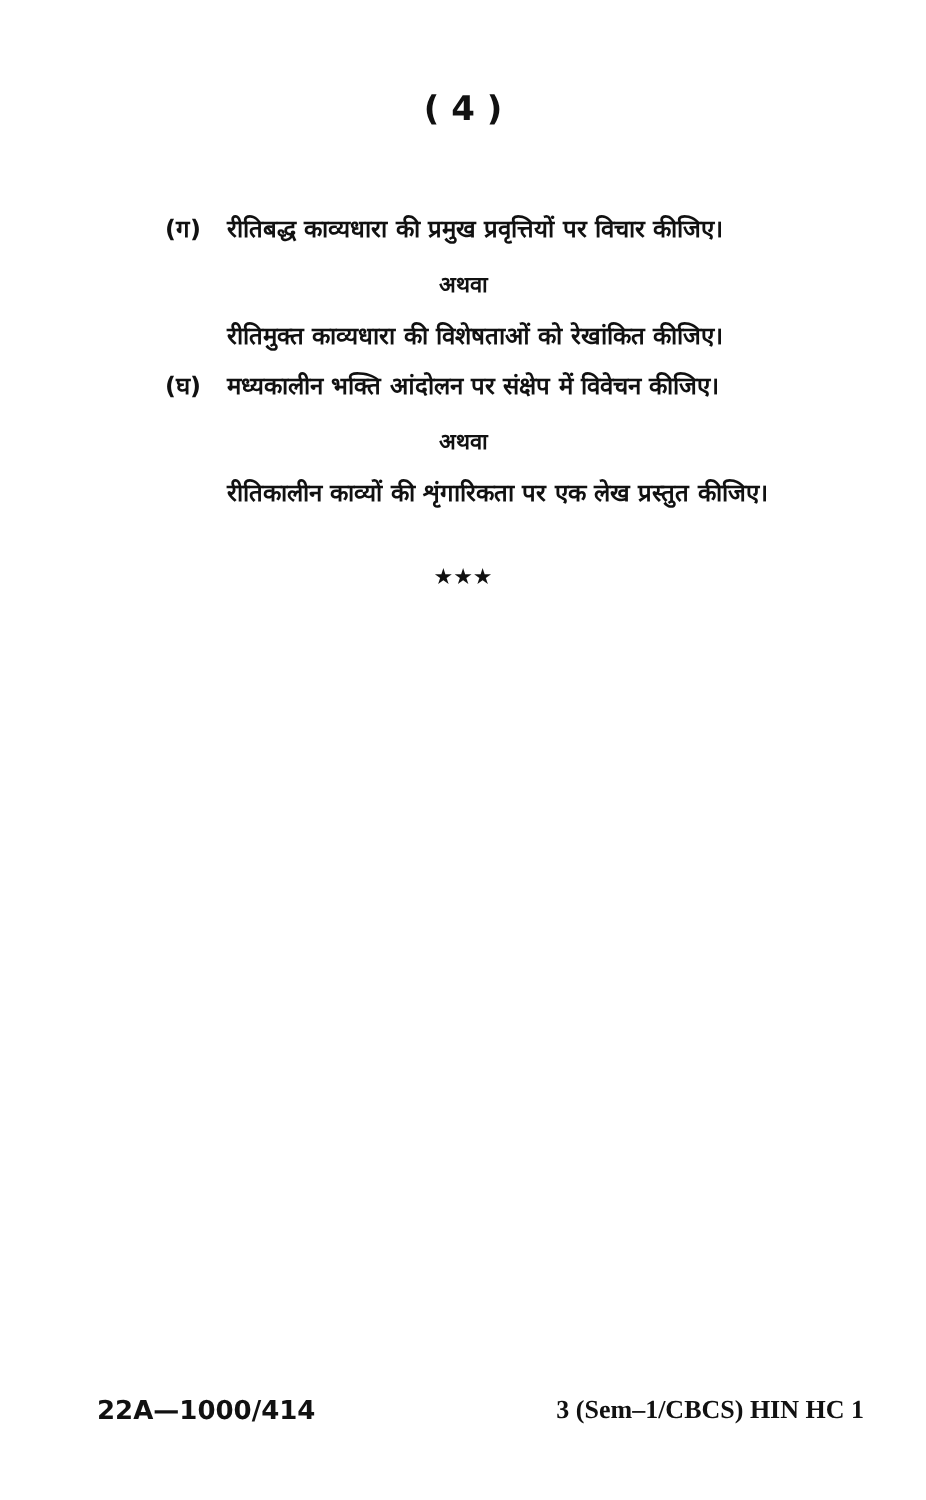( 4 )
(ग) रीतिबद्ध काव्यधारा की प्रमुख प्रवृत्तियों पर विचार कीजिए।
अथवा
रीतिमुक्त काव्यधारा की विशेषताओं को रेखांकित कीजिए।
(घ) मध्यकालीन भक्ति आंदोलन पर संक्षेप में विवेचन कीजिए।
अथवा
रीतिकालीन काव्यों की शृंगारिकता पर एक लेख प्रस्तुत कीजिए।
★★★
22A—1000/414 3 (Sem–1/CBCS) HIN HC 1